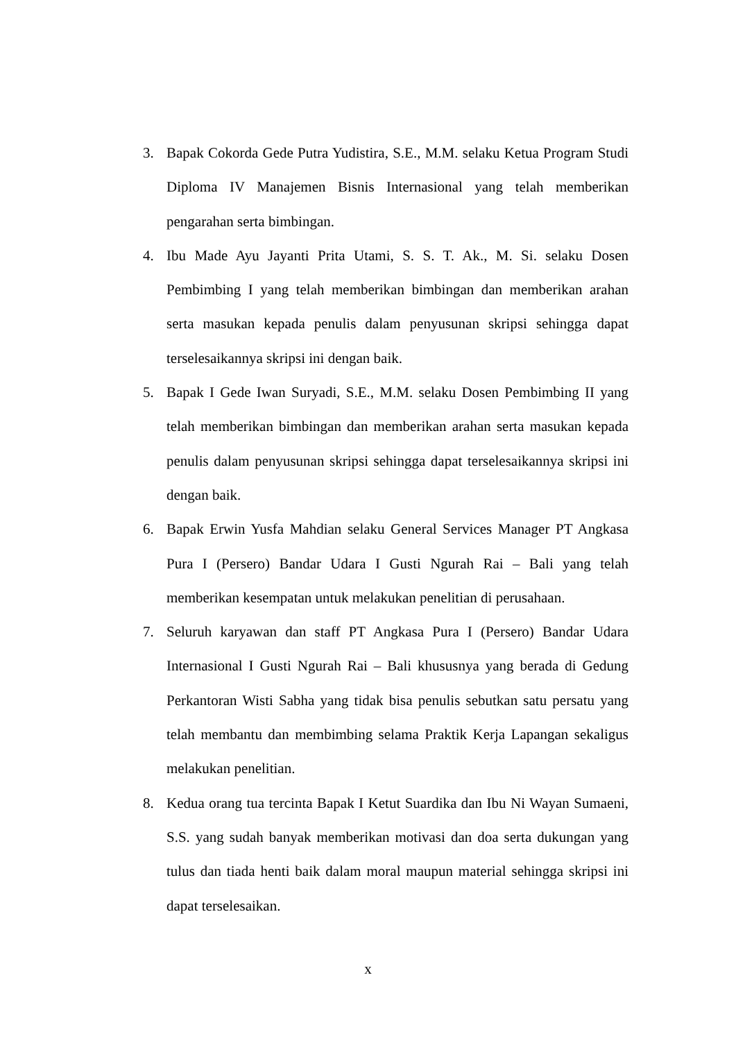3. Bapak Cokorda Gede Putra Yudistira, S.E., M.M. selaku Ketua Program Studi Diploma IV Manajemen Bisnis Internasional yang telah memberikan pengarahan serta bimbingan.
4. Ibu Made Ayu Jayanti Prita Utami, S. S. T. Ak., M. Si. selaku Dosen Pembimbing I yang telah memberikan bimbingan dan memberikan arahan serta masukan kepada penulis dalam penyusunan skripsi sehingga dapat terselesaikannya skripsi ini dengan baik.
5. Bapak I Gede Iwan Suryadi, S.E., M.M. selaku Dosen Pembimbing II yang telah memberikan bimbingan dan memberikan arahan serta masukan kepada penulis dalam penyusunan skripsi sehingga dapat terselesaikannya skripsi ini dengan baik.
6. Bapak Erwin Yusfa Mahdian selaku General Services Manager PT Angkasa Pura I (Persero) Bandar Udara I Gusti Ngurah Rai – Bali yang telah memberikan kesempatan untuk melakukan penelitian di perusahaan.
7. Seluruh karyawan dan staff PT Angkasa Pura I (Persero) Bandar Udara Internasional I Gusti Ngurah Rai – Bali khususnya yang berada di Gedung Perkantoran Wisti Sabha yang tidak bisa penulis sebutkan satu persatu yang telah membantu dan membimbing selama Praktik Kerja Lapangan sekaligus melakukan penelitian.
8. Kedua orang tua tercinta Bapak I Ketut Suardika dan Ibu Ni Wayan Sumaeni, S.S. yang sudah banyak memberikan motivasi dan doa serta dukungan yang tulus dan tiada henti baik dalam moral maupun material sehingga skripsi ini dapat terselesaikan.
x